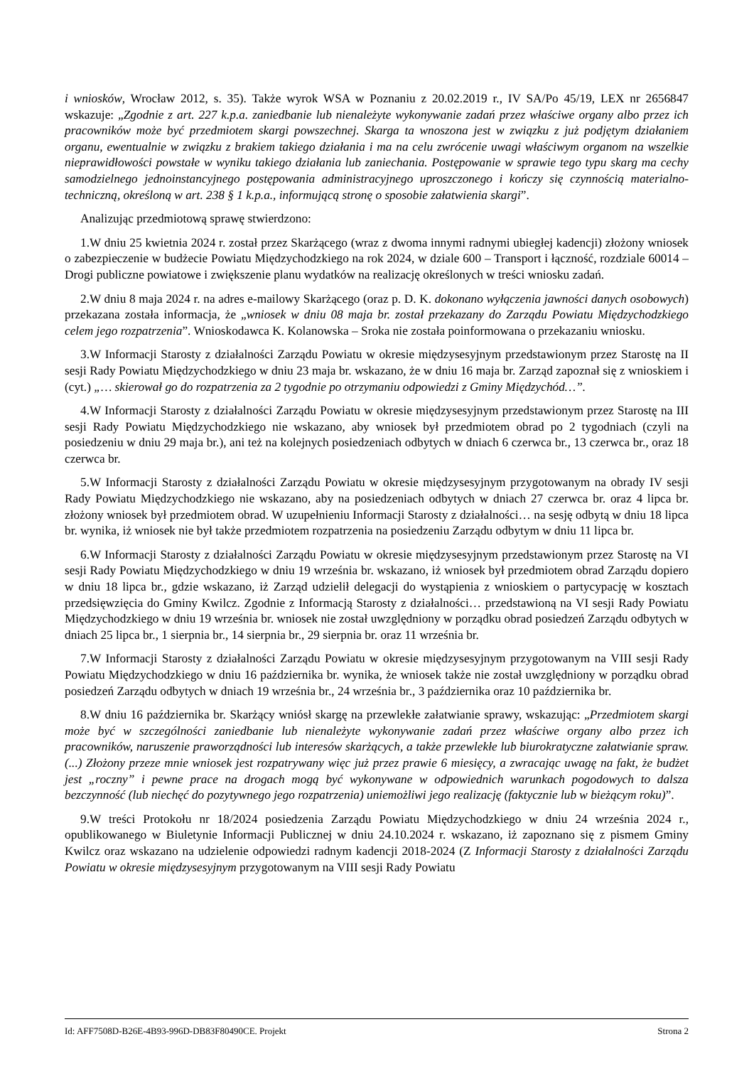i wniosków, Wrocław 2012, s. 35). Także wyrok WSA w Poznaniu z 20.02.2019 r., IV SA/Po 45/19, LEX nr 2656847 wskazuje: „Zgodnie z art. 227 k.p.a. zaniedbanie lub nienależyte wykonywanie zadań przez właściwe organy albo przez ich pracowników może być przedmiotem skargi powszechnej. Skarga ta wnoszona jest w związku z już podjętym działaniem organu, ewentualnie w związku z brakiem takiego działania i ma na celu zwrócenie uwagi właściwym organom na wszelkie nieprawidłowości powstałe w wyniku takiego działania lub zaniechania. Postępowanie w sprawie tego typu skarg ma cechy samodzielnego jednoinstancyjnego postępowania administracyjnego uproszczonego i kończy się czynnością materialno-techniczną, określoną w art. 238 § 1 k.p.a., informującą stronę o sposobie załatwienia skargi”.
Analizując przedmiotową sprawę stwierdzono:
1.W dniu 25 kwietnia 2024 r. został przez Skarżącego (wraz z dwoma innymi radnymi ubiegłej kadencji) złożony wniosek o zabezpieczenie w budżecie Powiatu Międzychodzkiego na rok 2024, w dziale 600 – Transport i łączność, rozdziale 60014 – Drogi publiczne powiatowe i zwiększenie planu wydatków na realizację określonych w treści wniosku zadań.
2.W dniu 8 maja 2024 r. na adres e-mailowy Skarżącego (oraz p. D. K. dokonano wyłączenia jawności danych osobowych) przekazana została informacja, że „wniosek w dniu 08 maja br. został przekazany do Zarządu Powiatu Międzychodzkiego celem jego rozpatrzenia”. Wnioskodawca K. Kolanowska – Sroka nie została poinformowana o przekazaniu wniosku.
3.W Informacji Starosty z działalności Zarządu Powiatu w okresie międzysesyjnym przedstawionym przez Starostę na II sesji Rady Powiatu Międzychodzkiego w dniu 23 maja br. wskazano, że w dniu 16 maja br. Zarząd zapoznał się z wnioskiem i (cyt.) „… skierował go do rozpatrzenia za 2 tygodnie po otrzymaniu odpowiedzi z Gminy Międzychód…”.
4.W Informacji Starosty z działalności Zarządu Powiatu w okresie międzysesyjnym przedstawionym przez Starostę na III sesji Rady Powiatu Międzychodzkiego nie wskazano, aby wniosek był przedmiotem obrad po 2 tygodniach (czyli na posiedzeniu w dniu 29 maja br.), ani też na kolejnych posiedzeniach odbytych w dniach 6 czerwca br., 13 czerwca br., oraz 18 czerwca br.
5.W Informacji Starosty z działalności Zarządu Powiatu w okresie międzysesyjnym przygotowanym na obrady IV sesji Rady Powiatu Międzychodzkiego nie wskazano, aby na posiedzeniach odbytych w dniach 27 czerwca br. oraz 4 lipca br. złożony wniosek był przedmiotem obrad. W uzupełnieniu Informacji Starosty z działalności… na sesję odbytą w dniu 18 lipca br. wynika, iż wniosek nie był także przedmiotem rozpatrzenia na posiedzeniu Zarządu odbytym w dniu 11 lipca br.
6.W Informacji Starosty z działalności Zarządu Powiatu w okresie międzysesyjnym przedstawionym przez Starostę na VI sesji Rady Powiatu Międzychodzkiego w dniu 19 września br. wskazano, iż wniosek był przedmiotem obrad Zarządu dopiero w dniu 18 lipca br., gdzie wskazano, iż Zarząd udzielił delegacji do wystąpienia z wnioskiem o partycypację w kosztach przedsięwzięcia do Gminy Kwilcz. Zgodnie z Informacją Starosty z działalności… przedstawioną na VI sesji Rady Powiatu Międzychodzkiego w dniu 19 września br. wniosek nie został uwzględniony w porządku obrad posiedzeń Zarządu odbytych w dniach 25 lipca br., 1 sierpnia br., 14 sierpnia br., 29 sierpnia br. oraz 11 września br.
7.W Informacji Starosty z działalności Zarządu Powiatu w okresie międzysesyjnym przygotowanym na VIII sesji Rady Powiatu Międzychodzkiego w dniu 16 października br. wynika, że wniosek także nie został uwzględniony w porządku obrad posiedzeń Zarządu odbytych w dniach 19 września br., 24 września br., 3 października oraz 10 października br.
8.W dniu 16 października br. Skarżący wniósł skargę na przewlekłe załatwianie sprawy, wskazując: „Przedmiotem skargi może być w szczególności zaniedbanie lub nienależyte wykonywanie zadań przez właściwe organy albo przez ich pracowników, naruszenie praworządności lub interesów skarżących, a także przewlekłe lub biurokratyczne załatwianie spraw. (...) Złożony przeze mnie wniosek jest rozpatrywany więc już przez prawie 6 miesięcy, a zwracając uwagę na fakt, że budżet jest „roczny” i pewne prace na drogach mogą być wykonywane w odpowiednich warunkach pogodowych to dalsza bezczynność (lub niechęć do pozytywnego jego rozpatrzenia) uniemożliwi jego realizację (faktycznie lub w bieżącym roku)”.
9.W treści Protokołu nr 18/2024 posiedzenia Zarządu Powiatu Międzychodzkiego w dniu 24 września 2024 r., opublikowanego w Biuletynie Informacji Publicznej w dniu 24.10.2024 r. wskazano, iż zapoznano się z pismem Gminy Kwilcz oraz wskazano na udzielenie odpowiedzi radnym kadencji 2018-2024 (Z Informacji Starosty z działalności Zarządu Powiatu w okresie międzysesyjnym przygotowanym na VIII sesji Rady Powiatu
Id: AFF7508D-B26E-4B93-996D-DB83F80490CE. Projekt Strona 2